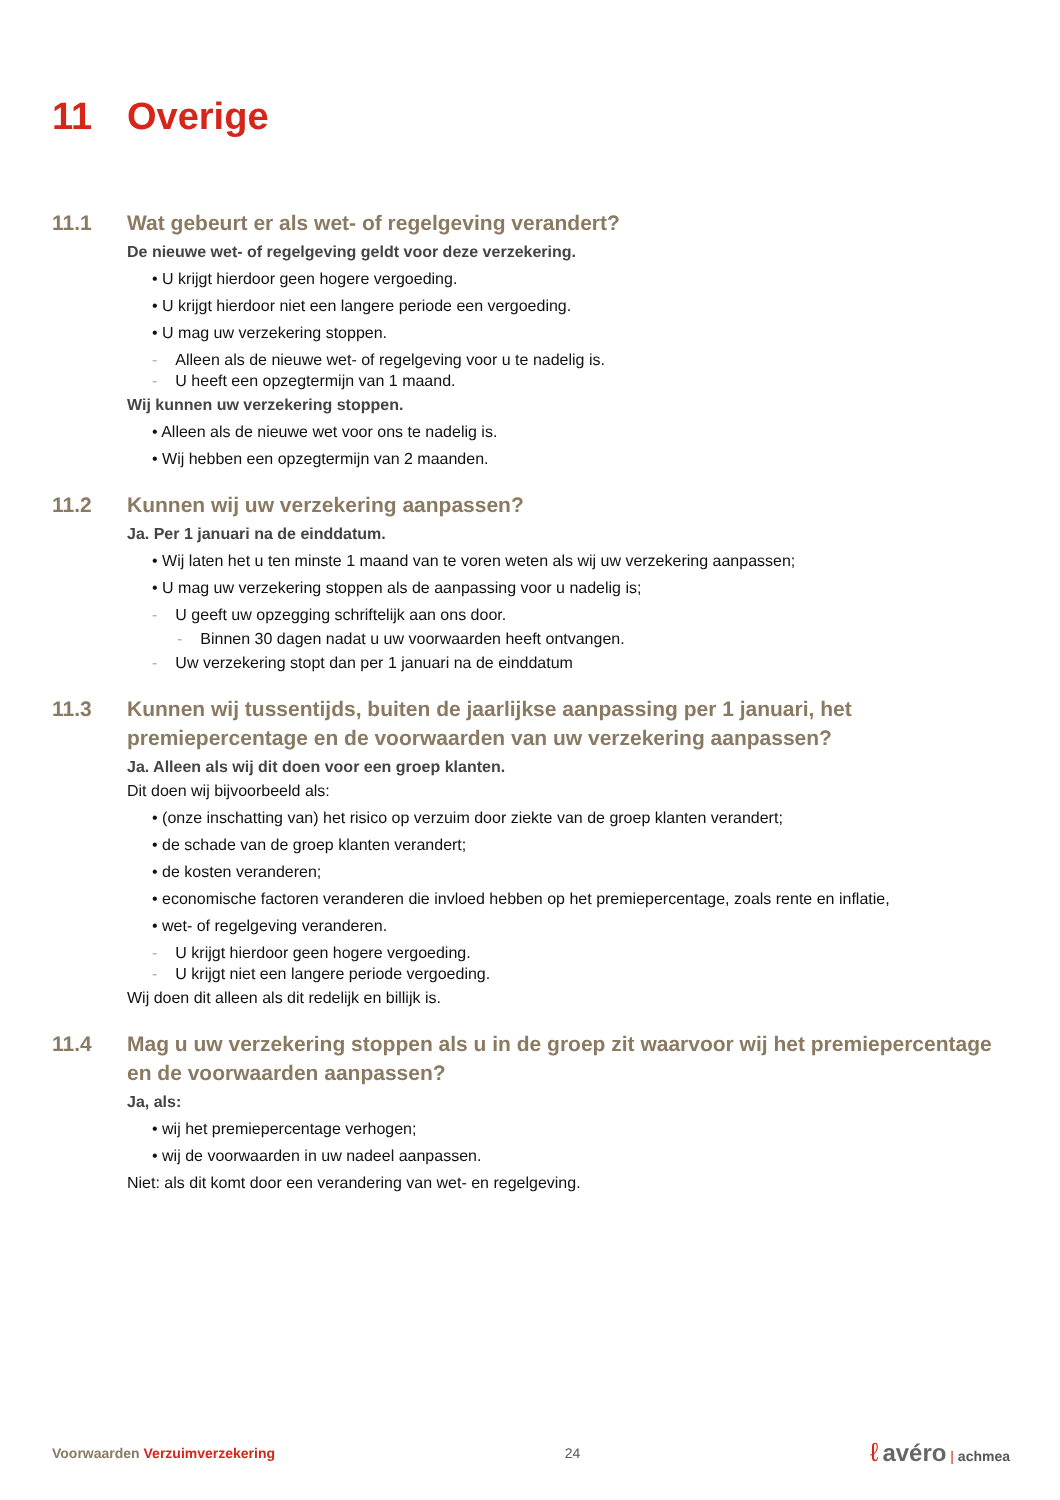11 Overige
11.1 Wat gebeurt er als wet- of regelgeving verandert?
De nieuwe wet- of regelgeving geldt voor deze verzekering.
• U krijgt hierdoor geen hogere vergoeding.
• U krijgt hierdoor niet een langere periode een vergoeding.
• U mag uw verzekering stoppen.
- Alleen als de nieuwe wet- of regelgeving voor u te nadelig is.
- U heeft een opzegtermijn van 1 maand.
Wij kunnen uw verzekering stoppen.
• Alleen als de nieuwe wet voor ons te nadelig is.
• Wij hebben een opzegtermijn van 2 maanden.
11.2 Kunnen wij uw verzekering aanpassen?
Ja. Per 1 januari na de einddatum.
• Wij laten het u ten minste 1 maand van te voren weten als wij uw verzekering aanpassen;
• U mag uw verzekering stoppen als de aanpassing voor u nadelig is;
- U geeft uw opzegging schriftelijk aan ons door.
- Binnen 30 dagen nadat u uw voorwaarden heeft ontvangen.
- Uw verzekering stopt dan per 1 januari na de einddatum
11.3 Kunnen wij tussentijds, buiten de jaarlijkse aanpassing per 1 januari, het premiepercentage en de voorwaarden van uw verzekering aanpassen?
Ja. Alleen als wij dit doen voor een groep klanten.
Dit doen wij bijvoorbeeld als:
• (onze inschatting van) het risico op verzuim door ziekte van de groep klanten verandert;
• de schade van de groep klanten verandert;
• de kosten veranderen;
• economische factoren veranderen die invloed hebben op het premiepercentage, zoals rente en inflatie,
• wet- of regelgeving veranderen.
- U krijgt hierdoor geen hogere vergoeding.
- U krijgt niet een langere periode vergoeding.
Wij doen dit alleen als dit redelijk en billijk is.
11.4 Mag u uw verzekering stoppen als u in de groep zit waarvoor wij het premiepercentage en de voorwaarden aanpassen?
Ja, als:
• wij het premiepercentage verhogen;
• wij de voorwaarden in uw nadeel aanpassen.
Niet: als dit komt door een verandering van wet- en regelgeving.
Voorwaarden Verzuimverzekering 24
ℓ avéro | achmea